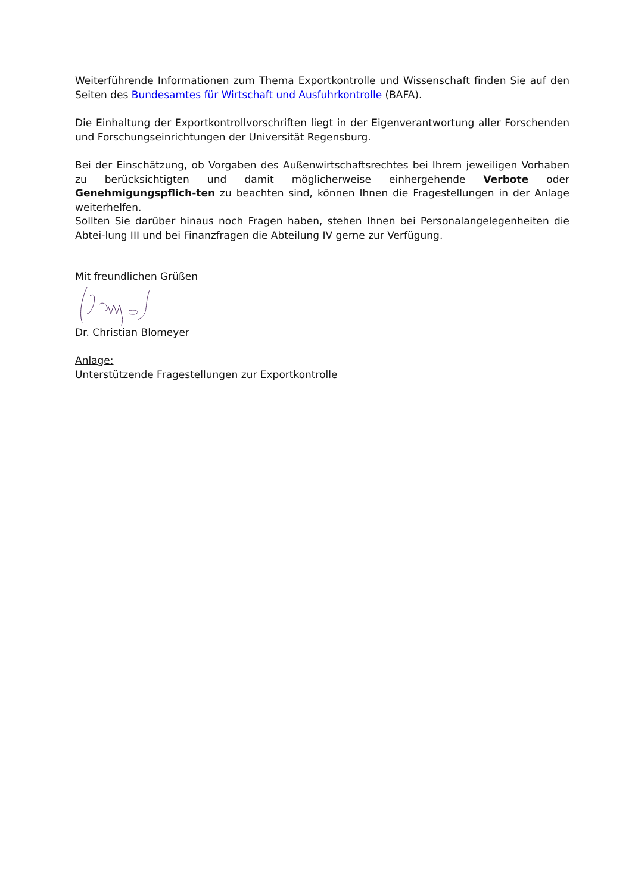Weiterführende Informationen zum Thema Exportkontrolle und Wissenschaft finden Sie auf den Seiten des Bundesamtes für Wirtschaft und Ausfuhrkontrolle (BAFA).
Die Einhaltung der Exportkontrollvorschriften liegt in der Eigenverantwortung aller Forschenden und Forschungseinrichtungen der Universität Regensburg.
Bei der Einschätzung, ob Vorgaben des Außenwirtschaftsrechtes bei Ihrem jeweiligen Vorhaben zu berücksichtigten und damit möglicherweise einhergehende Verbote oder Genehmigungspflich-ten zu beachten sind, können Ihnen die Fragestellungen in der Anlage weiterhelfen.
Sollten Sie darüber hinaus noch Fragen haben, stehen Ihnen bei Personalangelegenheiten die Abtei-lung III und bei Finanzfragen die Abteilung IV gerne zur Verfügung.
Mit freundlichen Grüßen
Dr. Christian Blomeyer
Anlage:
Unterstützende Fragestellungen zur Exportkontrolle